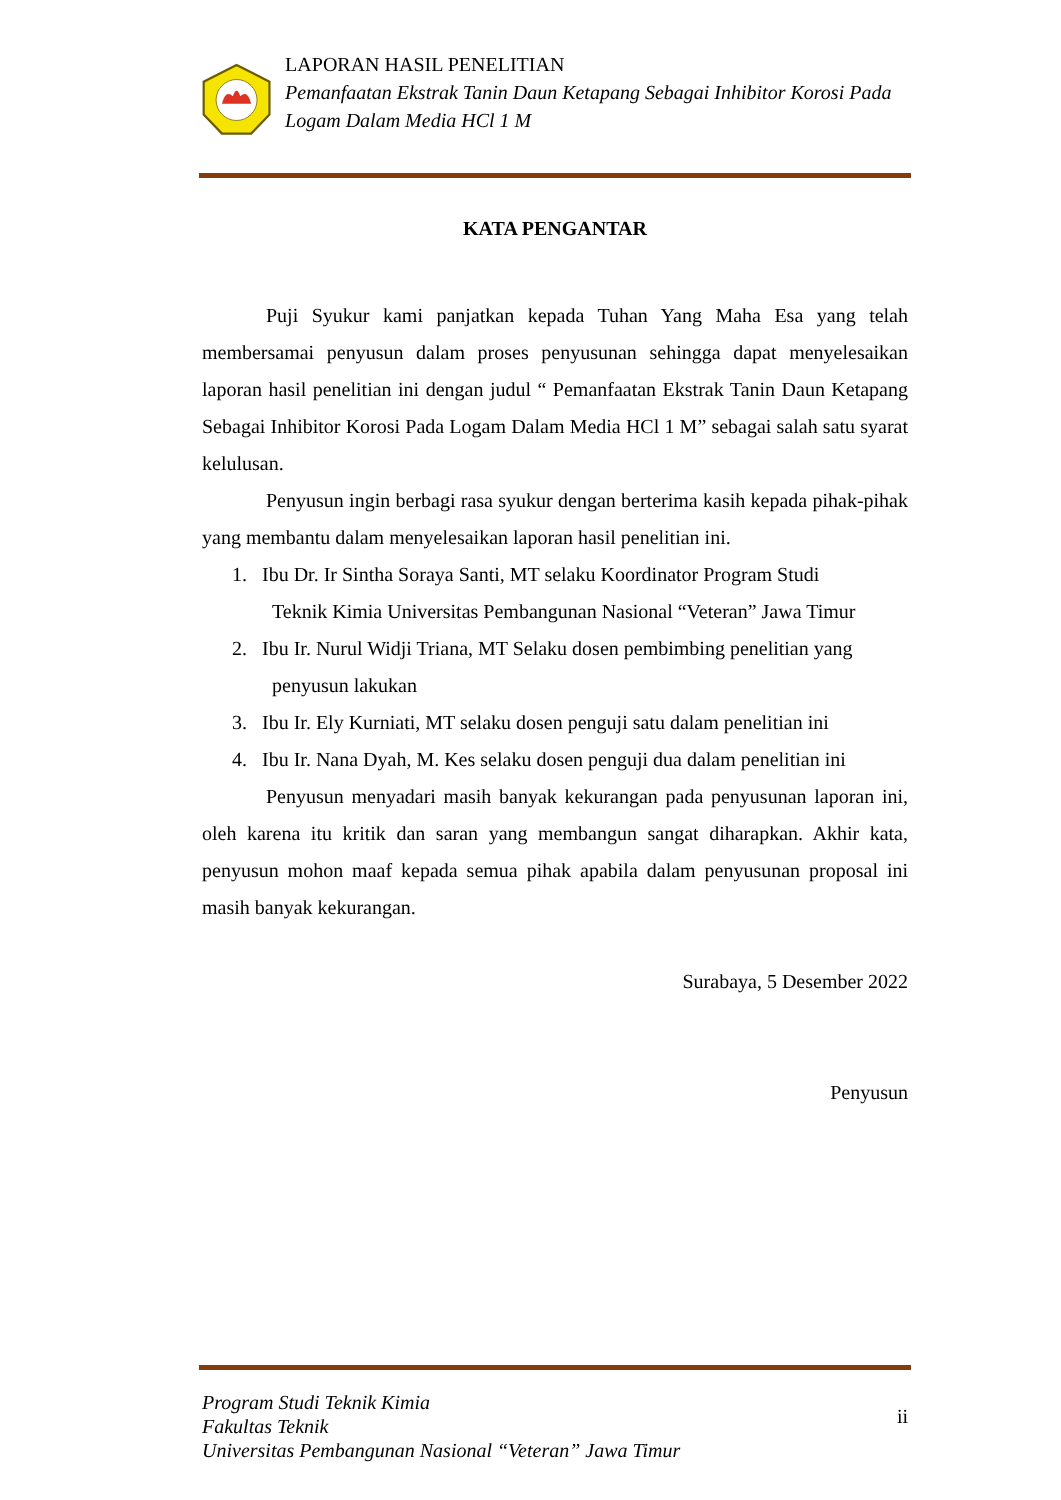LAPORAN HASIL PENELITIAN
Pemanfaatan Ekstrak Tanin Daun Ketapang Sebagai Inhibitor Korosi Pada Logam Dalam Media HCl 1 M
KATA PENGANTAR
Puji Syukur kami panjatkan kepada Tuhan Yang Maha Esa yang telah membersamai penyusun dalam proses penyusunan sehingga dapat menyelesaikan laporan hasil penelitian ini dengan judul “ Pemanfaatan Ekstrak Tanin Daun Ketapang Sebagai Inhibitor Korosi Pada Logam Dalam Media HCl 1 M” sebagai salah satu syarat kelulusan.
Penyusun ingin berbagi rasa syukur dengan berterima kasih kepada pihak-pihak yang membantu dalam menyelesaikan laporan hasil penelitian ini.
1. Ibu Dr. Ir Sintha Soraya Santi, MT selaku Koordinator Program Studi
Teknik Kimia Universitas Pembangunan Nasional “Veteran” Jawa Timur
2. Ibu Ir. Nurul Widji Triana, MT Selaku dosen pembimbing penelitian yang
penyusun lakukan
3. Ibu Ir. Ely Kurniati, MT selaku dosen penguji satu dalam penelitian ini
4. Ibu Ir. Nana Dyah, M. Kes selaku dosen penguji dua dalam penelitian ini
Penyusun menyadari masih banyak kekurangan pada penyusunan laporan ini, oleh karena itu kritik dan saran yang membangun sangat diharapkan. Akhir kata, penyusun mohon maaf kepada semua pihak apabila dalam penyusunan proposal ini masih banyak kekurangan.
Surabaya, 5 Desember 2022
Penyusun
Program Studi Teknik Kimia
Fakultas Teknik
Universitas Pembangunan Nasional “Veteran” Jawa Timur
ii